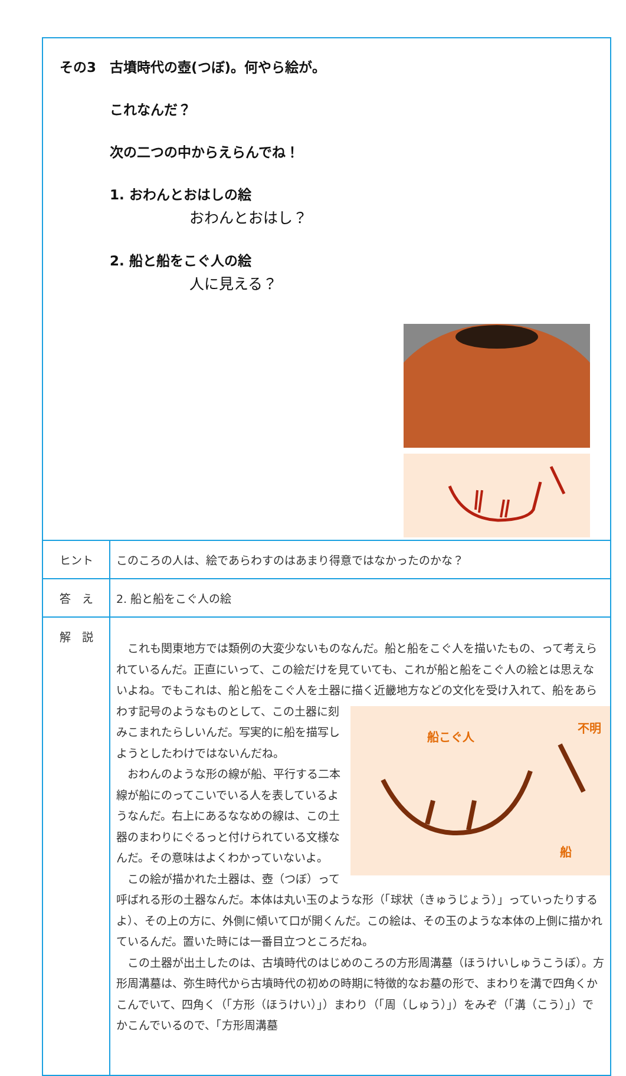| その3 古墳時代の壺(つぼ)。何やら絵が。 これなんだ？ 次の二つの中からえらんでね！ 1. おわんとおはしの絵 おわんとおはし？ 2. 船と船をこぐ人の絵 人に見える？ | |
| ヒント | このころの人は、絵であらわすのはあまり得意ではなかったのかな？ |
| 答 え | 2. 船と船をこぐ人の絵 |
| 解 説 | これも関東地方では類例の大変少ないものなんだ。船と船をこぐ人を描いたもの、って考えられているんだ。正直にいって、この絵だけを見ていても、これが船と船をこぐ人の絵とは思えないよね。でもこれは、船と船をこぐ人を土器に描く近畿地方など 船こぐ人 不明 船 の文化を受け入れて、船をあらわす記号のようなものとして、この土器に刻みこまれたらしいんだ。写実的に船を描写しようとしたわけではないんだね。 おわんのような形の線が船、平行する二本線が船にのってこいでいる人を表しているようなんだ。右上にあるななめの線は、この土器のまわりにぐるっと付けられている文様なんだ。その意味はよくわかっていないよ。 この絵が描かれた土器は、壺（つぼ）って呼ばれる形の土器なんだ。本体は丸い玉のような形（「球状（きゅうじょう）」っていったりするよ）、その上の方に、外側に傾いて口が開くんだ。この絵は、その玉のような本体の上側に描かれているんだ。置いた時には一番目立つところだね。 この土器が出土したのは、古墳時代のはじめのころの方形周溝墓（ほうけいしゅうこうぼ）。方形周溝墓は、弥生時代から古墳時代の初めの時期に特徴的なお墓の形で、まわりを溝で四角くかこんでいて、四角く（「方形（ほうけい）」）まわり（「周（しゅう）」）をみぞ（「溝（こう）」）でかこんでいるので、「方形周溝墓 |